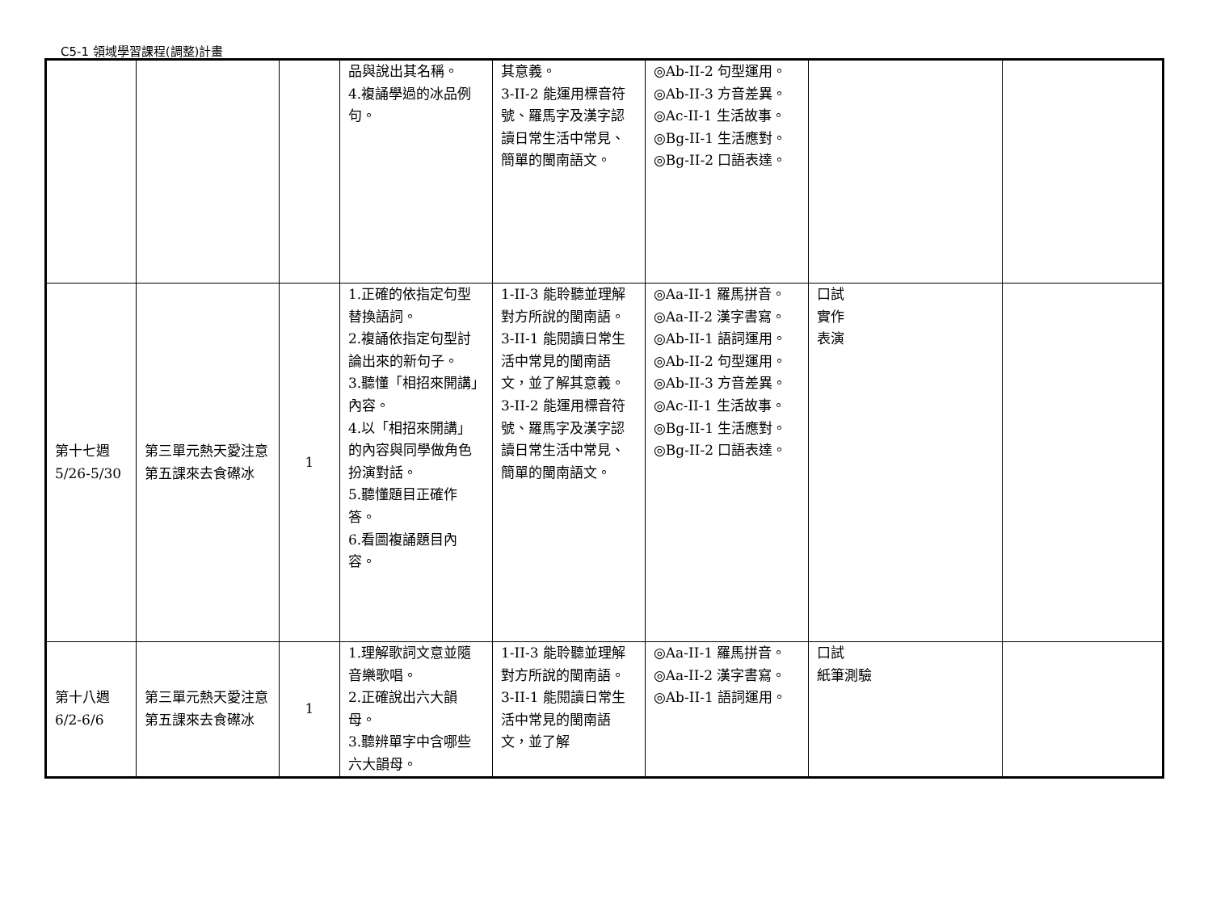C5-1 領域學習課程(調整)計畫
| | | | 品與說出其名稱。 4.複誦學過的冰品例句。 | 其意義。 3-II-2 能運用標音符號、羅馬字及漢字認讀日常生活中常見、簡單的閩南語文。 | ◎Ab-II-2 句型運用。 ◎Ab-II-3 方音差異。 ◎Ac-II-1 生活故事。 ◎Bg-II-1 生活應對。 ◎Bg-II-2 口語表達。 | | |
| 第十七週 5/26-5/30 | 第三單元熱天愛注意 第五課來去食礤冰 | 1 | 1.正確的依指定句型替換語詞。 2.複誦依指定句型討論出來的新句子。 3.聽懂「相招來開講」內容。 4.以「相招來開講」的內容與同學做角色扮演對話。 5.聽懂題目正確作答。 6.看圖複誦題目內容。 | 1-II-3 能聆聽並理解對方所說的閩南語。 3-II-1 能閱讀日常生活中常見的閩南語文，並了解其意義。 3-II-2 能運用標音符號、羅馬字及漢字認讀日常生活中常見、簡單的閩南語文。 | ◎Aa-II-1 羅馬拼音。 ◎Aa-II-2 漢字書寫。 ◎Ab-II-1 語詞運用。 ◎Ab-II-2 句型運用。 ◎Ab-II-3 方音差異。 ◎Ac-II-1 生活故事。 ◎Bg-II-1 生活應對。 ◎Bg-II-2 口語表達。 | 口試 實作 表演 | |
| 第十八週 6/2-6/6 | 第三單元熱天愛注意 第五課來去食礤冰 | 1 | 1.理解歌詞文意並隨音樂歌唱。 2.正確說出六大韻母。 3.聽辨單字中含哪些六大韻母。 | 1-II-3 能聆聽並理解對方所說的閩南語。 3-II-1 能閱讀日常生活中常見的閩南語文，並了解 | ◎Aa-II-1 羅馬拼音。 ◎Aa-II-2 漢字書寫。 ◎Ab-II-1 語詞運用。 | 口試 紙筆測驗 | |